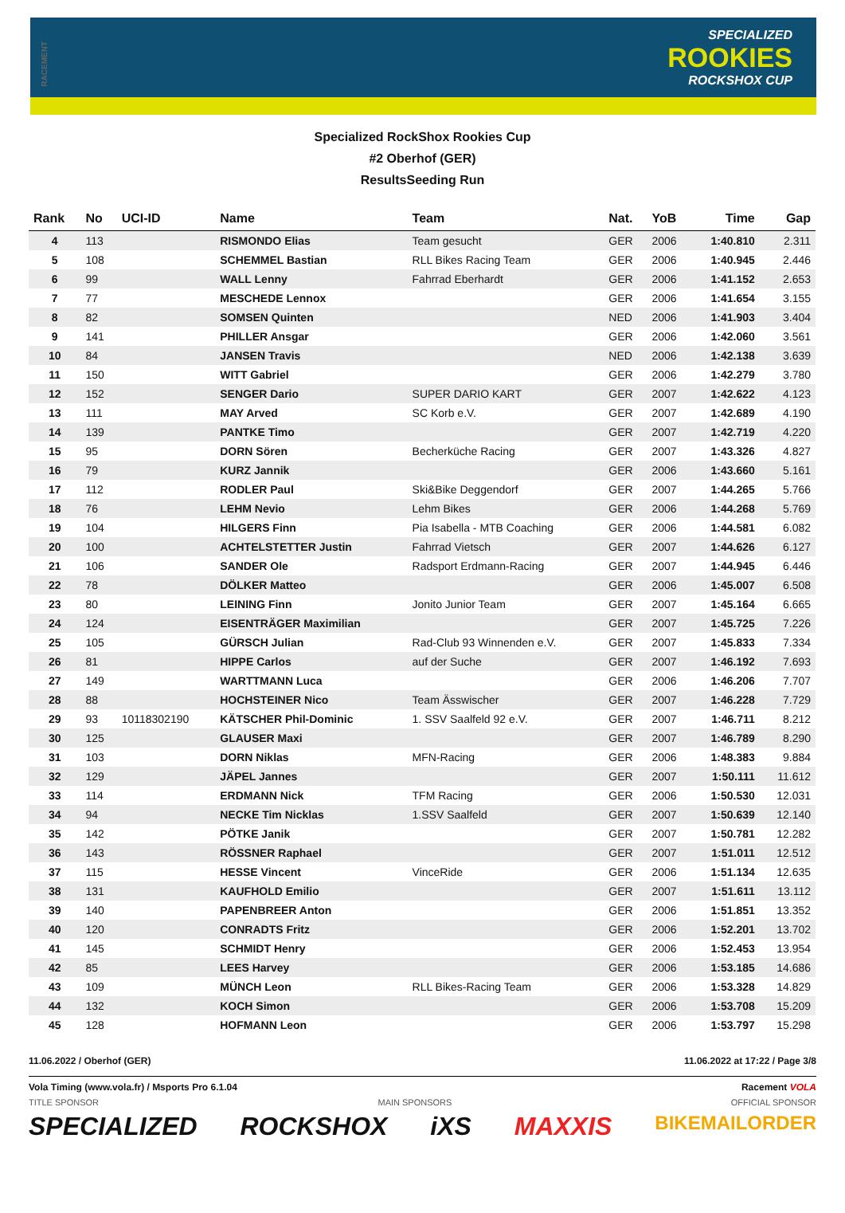RACEMENT
SPECIALIZED
ROOKIES
ROCKSHOX CUP
Specialized RockShox Rookies Cup
#2 Oberhof (GER)
ResultsSeeding Run
| Rank | No | UCI-ID | Name | Team | Nat. | YoB | Time | Gap |
| --- | --- | --- | --- | --- | --- | --- | --- | --- |
| 4 | 113 | | RISMONDO Elias | Team gesucht | GER | 2006 | 1:40.810 | 2.311 |
| 5 | 108 | | SCHEMMEL Bastian | RLL Bikes Racing Team | GER | 2006 | 1:40.945 | 2.446 |
| 6 | 99 | | WALL Lenny | Fahrrad Eberhardt | GER | 2006 | 1:41.152 | 2.653 |
| 7 | 77 | | MESCHEDE Lennox | | GER | 2006 | 1:41.654 | 3.155 |
| 8 | 82 | | SOMSEN Quinten | | NED | 2006 | 1:41.903 | 3.404 |
| 9 | 141 | | PHILLER Ansgar | | GER | 2006 | 1:42.060 | 3.561 |
| 10 | 84 | | JANSEN Travis | | NED | 2006 | 1:42.138 | 3.639 |
| 11 | 150 | | WITT Gabriel | | GER | 2006 | 1:42.279 | 3.780 |
| 12 | 152 | | SENGER Dario | SUPER DARIO KART | GER | 2007 | 1:42.622 | 4.123 |
| 13 | 111 | | MAY Arved | SC Korb e.V. | GER | 2007 | 1:42.689 | 4.190 |
| 14 | 139 | | PANTKE Timo | | GER | 2007 | 1:42.719 | 4.220 |
| 15 | 95 | | DORN Sören | Becherküche Racing | GER | 2007 | 1:43.326 | 4.827 |
| 16 | 79 | | KURZ Jannik | | GER | 2006 | 1:43.660 | 5.161 |
| 17 | 112 | | RODLER Paul | Ski&Bike Deggendorf | GER | 2007 | 1:44.265 | 5.766 |
| 18 | 76 | | LEHM Nevio | Lehm Bikes | GER | 2006 | 1:44.268 | 5.769 |
| 19 | 104 | | HILGERS Finn | Pia Isabella - MTB Coaching | GER | 2006 | 1:44.581 | 6.082 |
| 20 | 100 | | ACHTELSTETTER Justin | Fahrrad Vietsch | GER | 2007 | 1:44.626 | 6.127 |
| 21 | 106 | | SANDER Ole | Radsport Erdmann-Racing | GER | 2007 | 1:44.945 | 6.446 |
| 22 | 78 | | DÖLKER Matteo | | GER | 2006 | 1:45.007 | 6.508 |
| 23 | 80 | | LEINING Finn | Jonito Junior Team | GER | 2007 | 1:45.164 | 6.665 |
| 24 | 124 | | EISENTRÄGER Maximilian | | GER | 2007 | 1:45.725 | 7.226 |
| 25 | 105 | | GÜRSCH Julian | Rad-Club 93 Winnenden e.V. | GER | 2007 | 1:45.833 | 7.334 |
| 26 | 81 | | HIPPE Carlos | auf der Suche | GER | 2007 | 1:46.192 | 7.693 |
| 27 | 149 | | WARTTMANN Luca | | GER | 2006 | 1:46.206 | 7.707 |
| 28 | 88 | | HOCHSTEINER Nico | Team Ässwischer | GER | 2007 | 1:46.228 | 7.729 |
| 29 | 93 | 10118302190 | KÄTSCHER Phil-Dominic | 1. SSV Saalfeld 92 e.V. | GER | 2007 | 1:46.711 | 8.212 |
| 30 | 125 | | GLAUSER Maxi | | GER | 2007 | 1:46.789 | 8.290 |
| 31 | 103 | | DORN Niklas | MFN-Racing | GER | 2006 | 1:48.383 | 9.884 |
| 32 | 129 | | JÄPEL Jannes | | GER | 2007 | 1:50.111 | 11.612 |
| 33 | 114 | | ERDMANN Nick | TFM Racing | GER | 2006 | 1:50.530 | 12.031 |
| 34 | 94 | | NECKE Tim Nicklas | 1.SSV Saalfeld | GER | 2007 | 1:50.639 | 12.140 |
| 35 | 142 | | PÖTKE Janik | | GER | 2007 | 1:50.781 | 12.282 |
| 36 | 143 | | RÖSSNER Raphael | | GER | 2007 | 1:51.011 | 12.512 |
| 37 | 115 | | HESSE Vincent | VinceRide | GER | 2006 | 1:51.134 | 12.635 |
| 38 | 131 | | KAUFHOLD Emilio | | GER | 2007 | 1:51.611 | 13.112 |
| 39 | 140 | | PAPENBREER Anton | | GER | 2006 | 1:51.851 | 13.352 |
| 40 | 120 | | CONRADTS Fritz | | GER | 2006 | 1:52.201 | 13.702 |
| 41 | 145 | | SCHMIDT Henry | | GER | 2006 | 1:52.453 | 13.954 |
| 42 | 85 | | LEES Harvey | | GER | 2006 | 1:53.185 | 14.686 |
| 43 | 109 | | MÜNCH Leon | RLL Bikes-Racing Team | GER | 2006 | 1:53.328 | 14.829 |
| 44 | 132 | | KOCH Simon | | GER | 2006 | 1:53.708 | 15.209 |
| 45 | 128 | | HOFMANN Leon | | GER | 2006 | 1:53.797 | 15.298 |
11.06.2022 / Oberhof (GER) 11.06.2022 at 17:22 / Page 3/8
Vola Timing (www.vola.fr) / Msports Pro 6.1.04 Racement VOLA
TITLE SPONSOR MAIN SPONSORS OFFICIAL SPONSOR
SPECIALIZED ROCKSHOX iXS MAXXIS BIKEMAILORDER